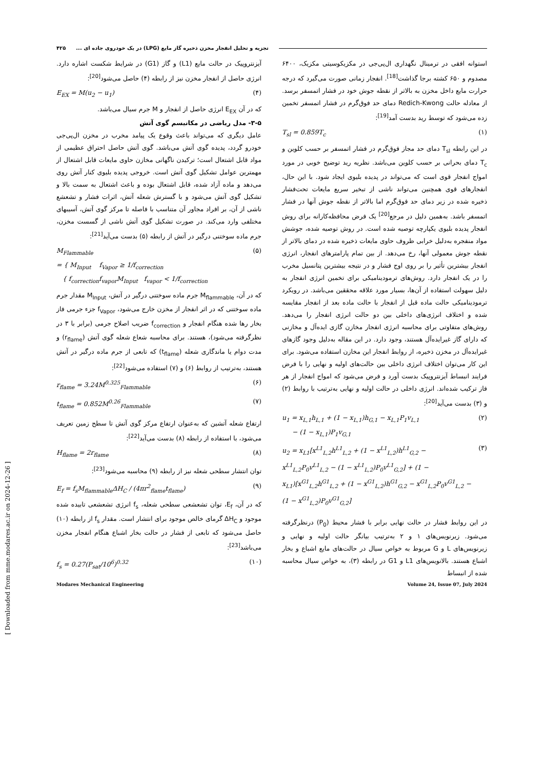تجزیه و تحلیل انفجار مخزن ذخیره گاز مایع (LPG) در یک خودروی جاده ای ... ۴۲۵
استوانه افقی در ترمینال نگهداری ال‌پی‌جی در مکزیکوسیتی مکزیک، ۶۴۰۰ مصدوم و ۶۵۰ کشته برجا گذاشت<sup>[18]</sup>. انفجار زمانی صورت می‌گیرد که درجه حرارت مایع داخل مخزن به بالاتر از نقطه جوش خود در فشار اتمسفر برسد. از معادله حالت Redich-Kwong دمای حد فوق‌گرم در فشار اتمسفر تخمین زده می‌شود که توسط رید بدست آمد<sup>[19]</sup>:
T<sub>sl</sub> = 0.859T<sub>c</sub> (۱)
در این رابطه T<sub>sl</sub> دمای حد مجاز فوق‌گرم در فشار اتمسفر بر حسب کلوین و T<sub>c</sub> دمای بحرانی بر حسب کلوین می‌باشد. نظریه رید توضیح خوبی در مورد امواج انفجار قوی است که می‌تواند در پدیده بلیوی ایجاد شود. با این حال، انفجارهای قوی همچنین می‌تواند ناشی از تبخیر سریع مایعات تحت‌فشار ذخیره شده در زیر دمای حد فوق‌گرم اما بالاتر از نقطه جوش آنها در فشار اتمسفر باشد. به‌همین دلیل در مرجع<sup>[20]</sup> یک فرض محافظه‌کارانه برای روش انفجار پدیده بلیوی یکپارچه توصیه شده است. در روش توصیه شده، جوشش مواد منفجره به‌دلیل خرابی ظروف حاوی مایعات ذخیره شده در دمای بالاتر از نقطه جوش معمولی آنها، رخ می‌دهد. از بین تمام پارامترهای انفجار، انرژی انفجار بیشترین تأثیر را بر روی اوج فشار و در نتیجه بیشترین پتانسیل مخرب را در یک انفجار دارد. روش‌های ترمودینامیکی برای تخمین انرژی انفجار به دلیل سهولت استفاده از آن‌ها، بسیار مورد علاقه محققین می‌باشد. در رویکرد ترمودینامیکی حالت ماده قبل از انفجار با حالت ماده بعد از انفجار مقایسه شده و اختلاف انرژی‌های داخلی بین دو حالت انرژی انفجار را می‌دهد. روش‌های متفاوتی برای محاسبه انرژی انفجار مخازن گازی ایده‌آل و مخازنی که دارای گاز غیرایده‌آل هستند، وجود دارد. در این مقاله به‌دلیل وجود گازهای غیرایده‌آل در مخزن ذخیره، از روابط انفجار این مخازن استفاده می‌شود. برای این کار می‌توان اختلاف انرژی داخلی بین حالت‌های اولیه و نهایی را با فرض فرایند انبساط آیزنتروپیک بدست آورد و فرض می‌شود که امواج انفجار از هر فاز ترکیب شده‌اند. انرژی داخلی در حالت اولیه و نهایی به‌ترتیب با روابط (۲) و (۳) بدست می‌آید<sup>[20]</sup>:
u<sub>1</sub> = x<sub>L,1</sub>h<sub>L,1</sub> + (1 − x<sub>L,1</sub>)h<sub>G,1</sub> − x<sub>L,1</sub>P<sub>1</sub>v<sub>L,1</sub>
− (1 − x<sub>L,1</sub>)P<sub>1</sub>v<sub>G,1</sub> (۲)
u<sub>2</sub> = x<sub>L1</sub>[x<sup>L1</sup><sub>L,2</sub>h<sup>L1</sup><sub>L,2</sub> + (1 − x<sup>L1</sup><sub>L,2</sub>)h<sup>L1</sup><sub>G,2</sub> −
x<sup>L1</sup><sub>L,2</sub>P<sub>0</sub>v<sup>L1</sup><sub>L,2</sub> − (1 − x<sup>L1</sup><sub>L,2</sub>)P<sub>0</sub>v<sup>L1</sup><sub>G,2</sub>] + (1 −
x<sub>L1</sub>)[x<sup>G1</sup><sub>L,2</sub>h<sup>G1</sup><sub>L,2</sub> + (1 − x<sup>G1</sup><sub>L,2</sub>)h<sup>G1</sup><sub>G,2</sub> − x<sup>G1</sup><sub>L,2</sub>P<sub>0</sub>v<sup>G1</sup><sub>L,2</sub> −
(1 − x<sup>G1</sup><sub>L,2</sub>)P<sub>0</sub>v<sup>G1</sup><sub>G,2</sub>] (۳)
در این روابط فشار در حالت نهایی برابر با فشار محیط (P<sub>0</sub>) درنظرگرفته می‌شود. زیرنویس‌های ۱ و ۲ به‌ترتیب بیانگر حالت اولیه و نهایی و زیرنویس‌های L و G مربوط به خواص سیال در حالت‌های مایع اشباع و بخار اشباع هستند. بالانویس‌های L1 و G1 در رابطه (۳)، به خواص سیال محاسبه شده از انبساط
آیزنتروپیک در حالت مایع (L1) و گاز (G1) در شرایط شکست اشاره دارد. انرژی حاصل از انفجار مخزن نیز از رابطه (۴) حاصل می‌شود<sup>[20]</sup>:
E<sub>EX</sub> = M(u<sub>2</sub> − u<sub>1</sub>) (۴)
که در آن E<sub>EX</sub> انرژی حاصل از انفجار و M جرم سیال می‌باشد.
۳-۵- مدل ریاضی در مکانیسم گوی آتش
عامل دیگری که می‌تواند باعث وقوع یک پیامد مخرب در مخزن ال‌پی‌جی خودرو گردد، پدیده گوی آتش می‌باشد. گوی آتش حاصل احتراق عظیمی از مواد قابل اشتعال است؛ ترکیدن ناگهانی مخازن حاوی مایعات قابل اشتعال از مهمترین عوامل تشکیل گوی آتش است. خروجی پدیده بلیوی کنار آتش روی می‌دهد و ماده آزاد شده، قابل اشتعال بوده و باعث اشتعال به سمت بالا و تشکیل گوی آتش می‌شود و با گسترش شعله آتش، اثرات فشار و تشعشع ناشی از آن، بر افراد مجاور آن متناسب با فاصله تا مرکز گوی آتش، آسیبهای مختلفی وارد می‌کند. در صورت تشکیل گوی آتش ناشی از گسست مخزن، جرم ماده سوختنی درگیر در آتش از رابطه (۵) بدست می‌آید<sup>[21]</sup>:
M<sub>Flammable</sub>
= { M<sub>Input</sub> f<sub>Vapor</sub> ≥ 1/f<sub>correction</sub>
{ f<sub>correction</sub>f<sub>vapor</sub>M<sub>Input</sub> f<sub>vapor</sub> < 1/f<sub>correction</sub> (۵)
که در آن، M<sub>flammable</sub> جرم ماده سوختنی درگیر در آتش، M<sub>Input</sub> مقدار جرم ماده سوختنی که در اثر انفجار از مخزن خارج می‌شود، f<sub>Vapor</sub> جزء جرمی فاز بخار رها شده هنگام انفجار و f<sub>correction</sub> ضریب اصلاح جرمی (برابر با ۳ در نظرگرفته می‌شود)، هستند. برای محاسبه شعاع شعله گوی آتش (r<sub>flame</sub>) و مدت دوام یا ماندگاری شعله (t<sub>flame</sub>) که تابعی از جرم ماده درگیر در آتش هستند، به‌ترتیب از روابط (۶) و (۷) استفاده می‌شود<sup>[22]</sup>:
r<sub>flame</sub> = 3.24M<sup>0.325</sup><sub>Flammable</sub> (۶)
t<sub>flame</sub> = 0.852M<sup>0.26</sup><sub>Flammable</sub> (۷)
ارتفاع شعله آتشین که به‌عنوان ارتفاع مرکز گوی آتش تا سطح زمین تعریف می‌شود، با استفاده از رابطه (۸) بدست می‌آید<sup>[22]</sup>:
H<sub>flame</sub> = 2r<sub>flame</sub> (۸)
توان انتشار سطحی شعله نیز از رابطه (۹) محاسبه می‌شود<sup>[23]</sup>:
E<sub>f</sub> = f<sub>s</sub>M<sub>flammable</sub>ΔH<sub>C</sub> / (4πr<sup>2</sup><sub>flame</sub>t<sub>flame</sub>) (۹)
که در آن، E<sub>f</sub>، توان تشعشعی سطحی شعله، f<sub>s</sub> انرژی تشعشعی تابیده شده موجود و ΔH<sub>C</sub> گرمای خالص موجود برای انتشار است. مقدار f<sub>s</sub> از رابطه (۱۰) حاصل می‌شود که تابعی از فشار در حالت بخار اشباع هنگام انفجار مخزن می‌باشد<sup>[23]</sup>:
f<sub>s</sub> = 0.27(P<sub>sat</sub>/10<sup>6</sup>)<sup>0.32</sup> (۱۰)
Modares Mechanical Engineering Volume 24, Issue 07, July 2024
[ Downloaded from mme.modares.ac.ir on 2024-12-26 ]